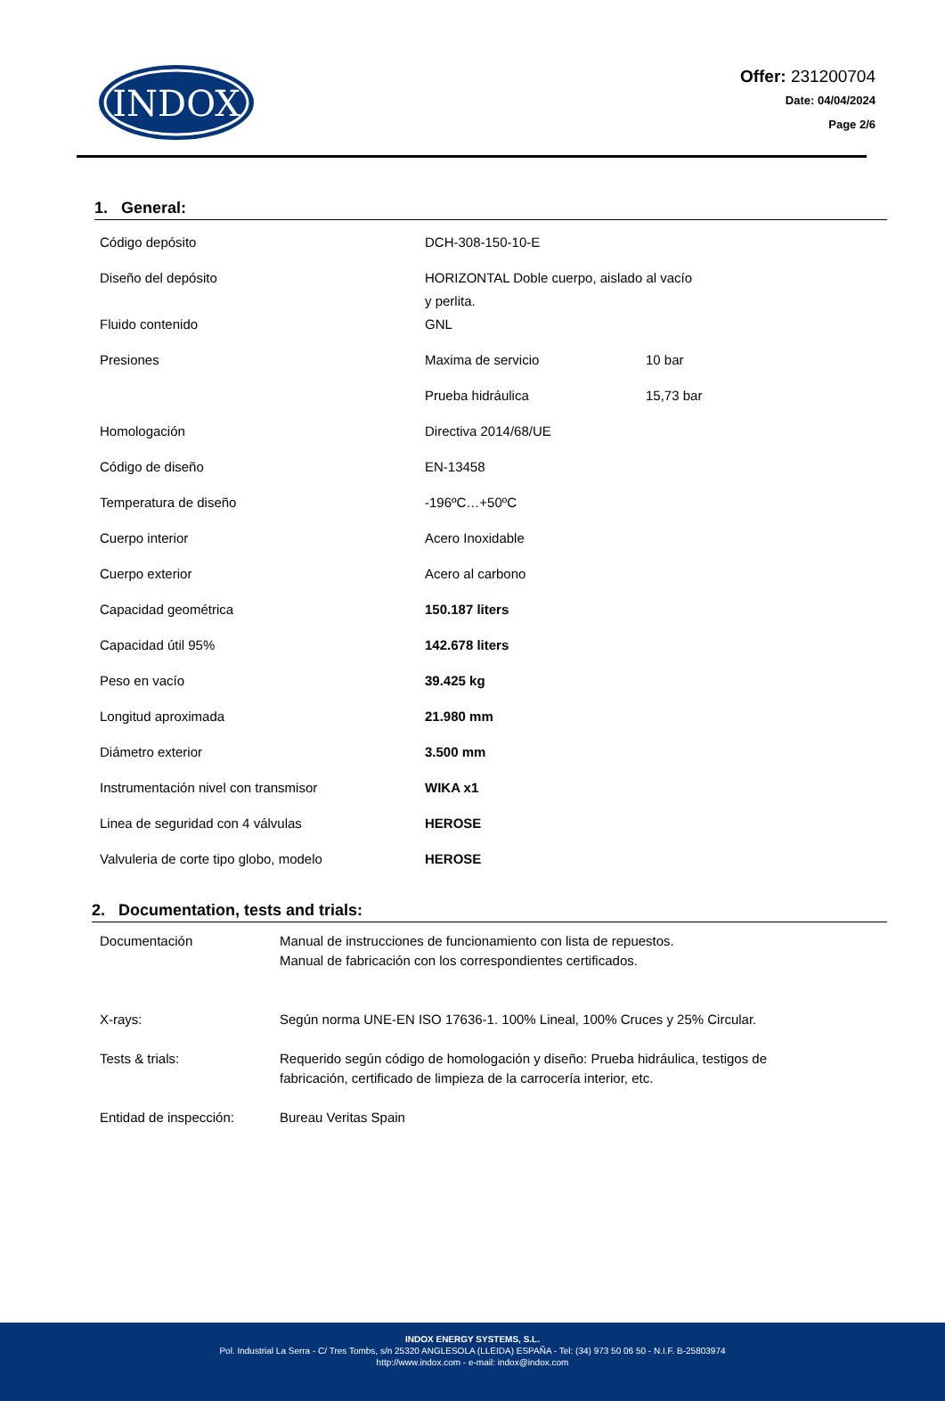INDOX
Offer: 231200704
Date: 04/04/2024
Page 2/6
1. General:
| Código depósito | DCH-308-150-10-E | |
| Diseño del depósito | HORIZONTAL Doble cuerpo, aislado al vacío y perlita. | |
| Fluido contenido | GNL | |
| Presiones | Maxima de servicio | 10 bar |
| | Prueba hidráulica | 15,73 bar |
| Homologación | Directiva 2014/68/UE | |
| Código de diseño | EN-13458 | |
| Temperatura de diseño | -196ºC…+50ºC | |
| Cuerpo interior | Acero Inoxidable | |
| Cuerpo exterior | Acero al carbono | |
| Capacidad geométrica | 150.187 liters | |
| Capacidad útil 95% | 142.678 liters | |
| Peso en vacío | 39.425 kg | |
| Longitud aproximada | 21.980 mm | |
| Diámetro exterior | 3.500 mm | |
| Instrumentación nivel con transmisor | WIKA x1 | |
| Linea de seguridad con 4 válvulas | HEROSE | |
| Valvuleria de corte tipo globo, modelo | HEROSE | |
2. Documentation, tests and trials:
| Documentación | Manual de instrucciones de funcionamiento con lista de repuestos. Manual de fabricación con los correspondientes certificados. |
| X-rays: | Según norma UNE-EN ISO 17636-1. 100% Lineal, 100% Cruces y 25% Circular. |
| Tests & trials: | Requerido según código de homologación y diseño: Prueba hidráulica, testigos de fabricación, certificado de limpieza de la carrocería interior, etc. |
| Entidad de inspección: | Bureau Veritas Spain |
INDOX ENERGY SYSTEMS, S.L.
Pol. Industrial La Serra - C/ Tres Tombs, s/n 25320 ANGLESOLA (LLEIDA) ESPAÑA - Tel: (34) 973 50 06 50 - N.I.F. B-25803974
http://www.indox.com - e-mail: indox@indox.com